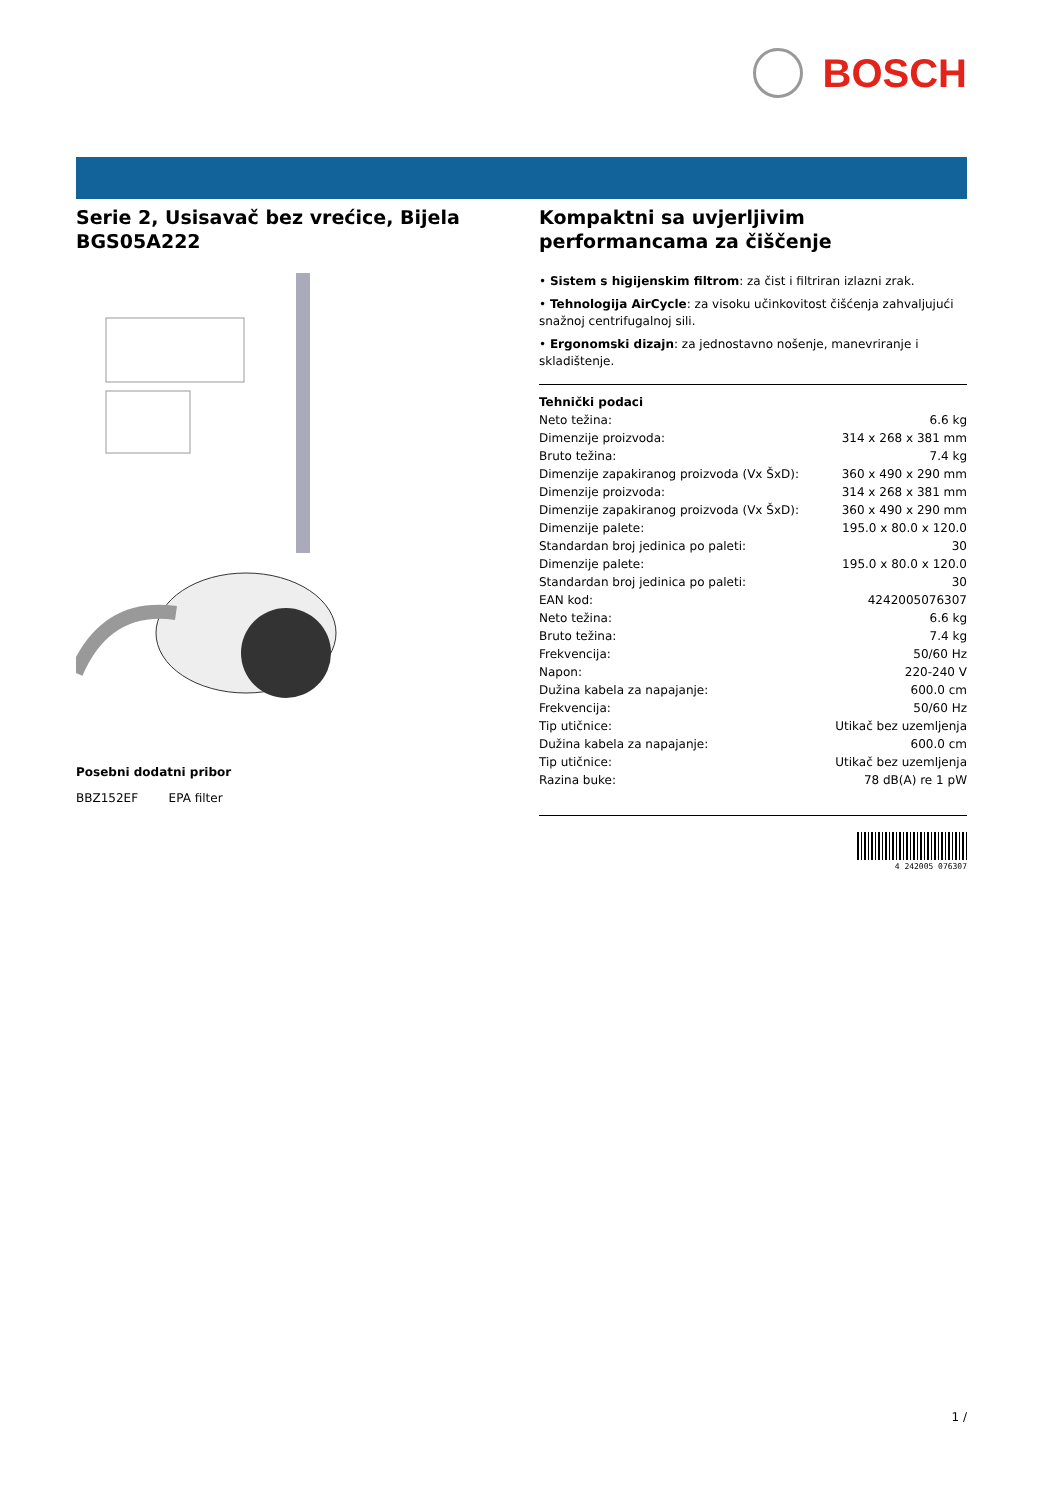BOSCH
Serie 2, Usisavač bez vrećice, Bijela BGS05A222
Posebni dodatni pribor
BBZ152EF EPA filter
Kompaktni sa uvjerljivim performancama za čiščenje
• Sistem s higijenskim filtrom: za čist i filtriran izlazni zrak.
• Tehnologija AirCycle: za visoku učinkovitost čišćenja zahvaljujući snažnoj centrifugalnoj sili.
• Ergonomski dizajn: za jednostavno nošenje, manevriranje i skladištenje.
Tehnički podaci
| Neto težina: | 6.6 kg |
| Dimenzije proizvoda: | 314 x 268 x 381 mm |
| Bruto težina: | 7.4 kg |
| Dimenzije zapakiranog proizvoda (Vx ŠxD): | 360 x 490 x 290 mm |
| Dimenzije proizvoda: | 314 x 268 x 381 mm |
| Dimenzije zapakiranog proizvoda (Vx ŠxD): | 360 x 490 x 290 mm |
| Dimenzije palete: | 195.0 x 80.0 x 120.0 |
| Standardan broj jedinica po paleti: | 30 |
| Dimenzije palete: | 195.0 x 80.0 x 120.0 |
| Standardan broj jedinica po paleti: | 30 |
| EAN kod: | 4242005076307 |
| Neto težina: | 6.6 kg |
| Bruto težina: | 7.4 kg |
| Frekvencija: | 50/60 Hz |
| Napon: | 220-240 V |
| Dužina kabela za napajanje: | 600.0 cm |
| Frekvencija: | 50/60 Hz |
| Tip utičnice: | Utikač bez uzemljenja |
| Dužina kabela za napajanje: | 600.0 cm |
| Tip utičnice: | Utikač bez uzemljenja |
| Razina buke: | 78 dB(A) re 1 pW |
4 242005 076307
1 /